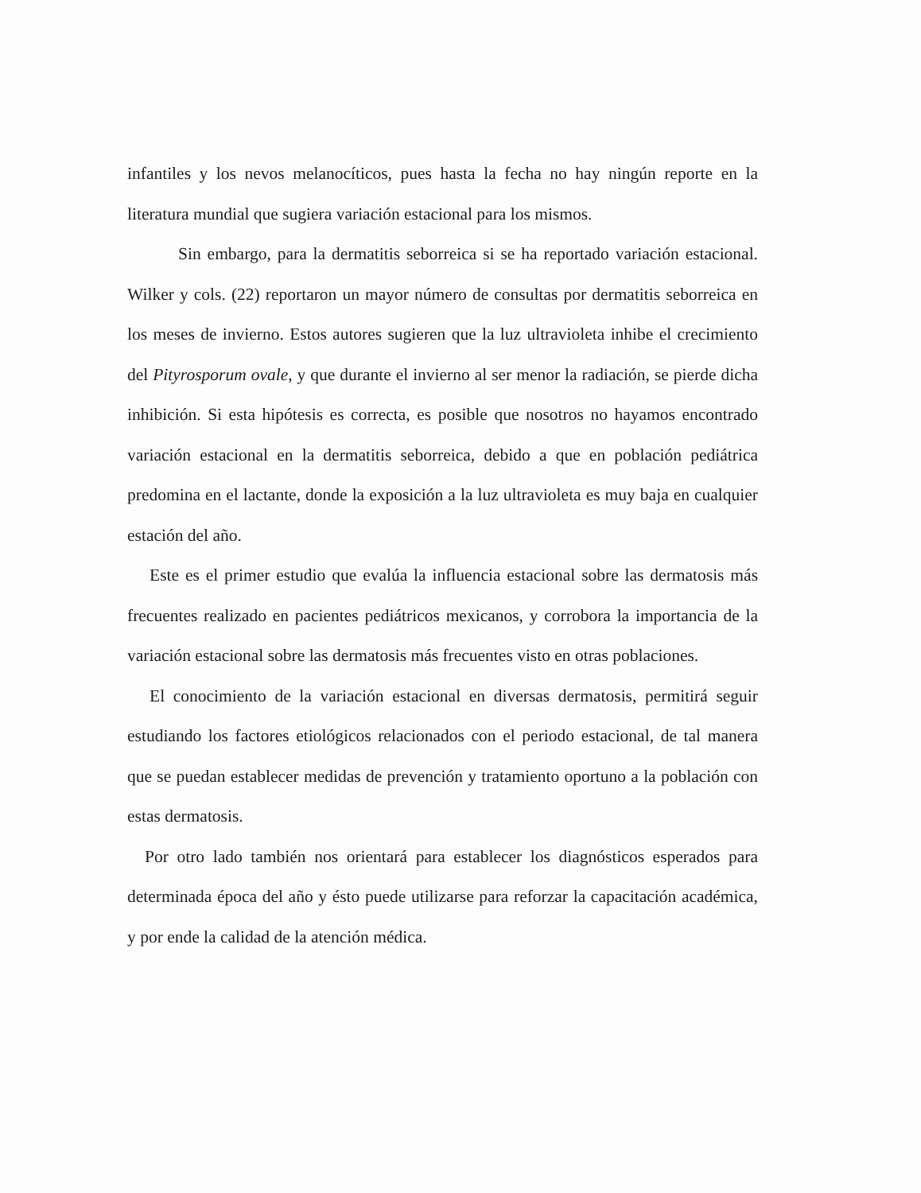infantiles y los nevos melanocíticos, pues hasta la fecha no hay ningún reporte en la literatura mundial que sugiera variación estacional para los mismos.
Sin embargo, para la dermatitis seborreica si se ha reportado variación estacional. Wilker y cols. (22) reportaron un mayor número de consultas por dermatitis seborreica en los meses de invierno. Estos autores sugieren que la luz ultravioleta inhibe el crecimiento del Pityrosporum ovale, y que durante el invierno al ser menor la radiación, se pierde dicha inhibición. Si esta hipótesis es correcta, es posible que nosotros no hayamos encontrado variación estacional en la dermatitis seborreica, debido a que en población pediátrica predomina en el lactante, donde la exposición a la luz ultravioleta es muy baja en cualquier estación del año.
Este es el primer estudio que evalúa la influencia estacional sobre las dermatosis más frecuentes realizado en pacientes pediátricos mexicanos, y corrobora la importancia de la variación estacional sobre las dermatosis más frecuentes visto en otras poblaciones.
El conocimiento de la variación estacional en diversas dermatosis, permitirá seguir estudiando los factores etiológicos relacionados con el periodo estacional, de tal manera que se puedan establecer medidas de prevención y tratamiento oportuno a la población con estas dermatosis.
Por otro lado también nos orientará para establecer los diagnósticos esperados para determinada época del año y ésto puede utilizarse para reforzar la capacitación académica, y por ende la calidad de la atención médica.